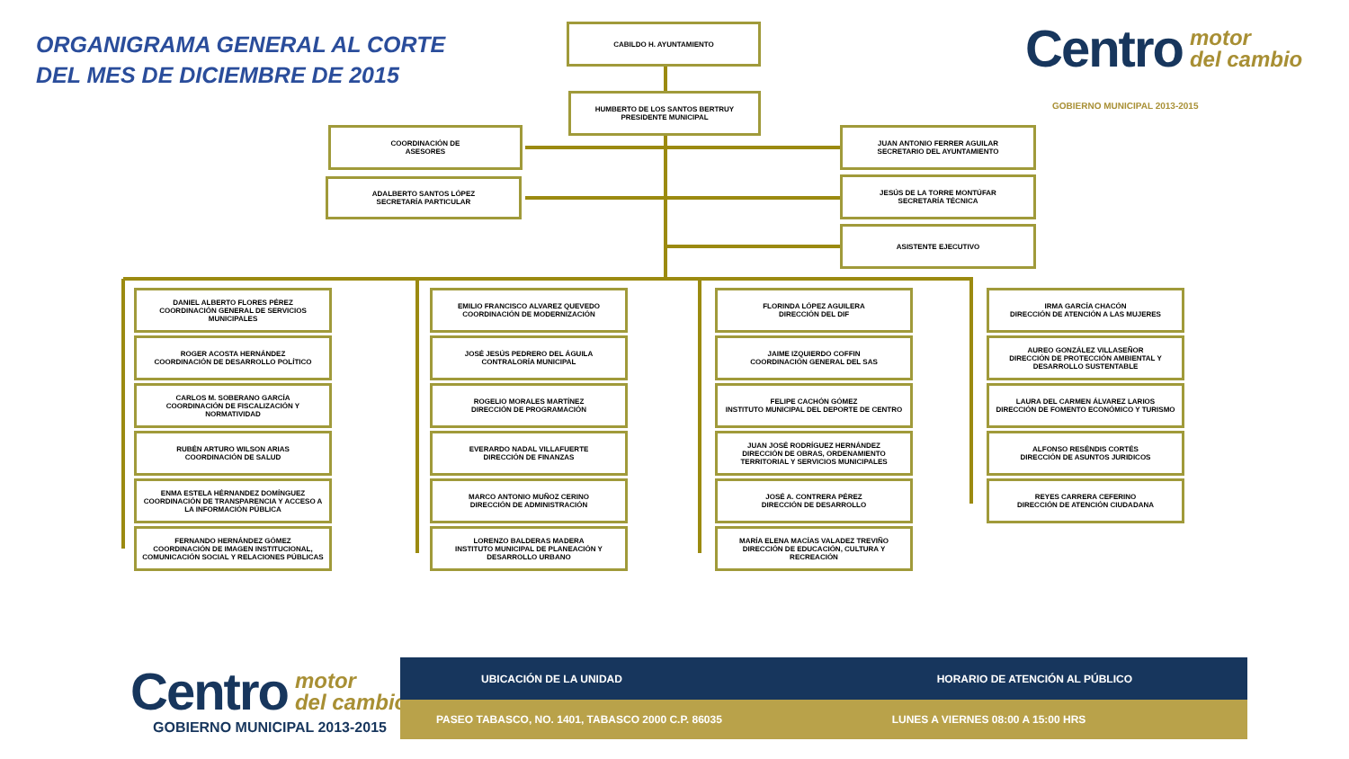ORGANIGRAMA GENERAL AL CORTE
DEL MES DE DICIEMBRE DE 2015
Centro motor
del cambio
GOBIERNO MUNICIPAL 2013-2015
CABILDO H. AYUNTAMIENTO
HUMBERTO DE LOS SANTOS BERTRUY
PRESIDENTE MUNICIPAL
COORDINACIÓN DE
ASESORES
ADALBERTO SANTOS LÓPEZ
SECRETARÍA PARTICULAR
JUAN ANTONIO FERRER AGUILAR
SECRETARIO DEL AYUNTAMIENTO
JESÚS DE LA TORRE MONTÚFAR
SECRETARÍA TÉCNICA
ASISTENTE EJECUTIVO
DANIEL ALBERTO FLORES PÉREZ
COORDINACIÓN GENERAL DE SERVICIOS MUNICIPALES
ROGER ACOSTA HERNÁNDEZ
COORDINACIÓN DE DESARROLLO POLÍTICO
CARLOS M. SOBERANO GARCÍA
COORDINACIÓN DE FISCALIZACIÓN Y NORMATIVIDAD
RUBÉN ARTURO WILSON ARIAS
COORDINACIÓN DE SALUD
ENMA ESTELA HÉRNANDEZ DOMÍNGUEZ
COORDINACIÓN DE TRANSPARENCIA Y ACCESO A LA INFORMACIÓN PÚBLICA
FERNANDO HERNÁNDEZ GÓMEZ
COORDINACIÓN DE IMAGEN INSTITUCIONAL, COMUNICACIÓN SOCIAL Y RELACIONES PÚBLICAS
EMILIO FRANCISCO ALVAREZ QUEVEDO
COORDINACIÓN DE MODERNIZACIÓN
JOSÉ JESÚS PEDRERO DEL ÁGUILA
CONTRALORÍA MUNICIPAL
ROGELIO MORALES MARTÍNEZ
DIRECCIÓN DE PROGRAMACIÓN
EVERARDO NADAL VILLAFUERTE
DIRECCIÓN DE FINANZAS
MARCO ANTONIO MUÑOZ CERINO
DIRECCIÓN DE ADMINISTRACIÓN
LORENZO BALDERAS MADERA
INSTITUTO MUNICIPAL DE PLANEACIÓN Y DESARROLLO URBANO
FLORINDA LÓPEZ AGUILERA
DIRECCIÓN DEL DIF
JAIME IZQUIERDO COFFIN
COORDINACIÓN GENERAL DEL SAS
FELIPE CACHÓN GÓMEZ
INSTITUTO MUNICIPAL DEL DEPORTE DE CENTRO
JUAN JOSÉ RODRÍGUEZ HERNÁNDEZ
DIRECCIÓN DE OBRAS, ORDENAMIENTO TERRITORIAL Y SERVICIOS MUNICIPALES
JOSÉ A. CONTRERA PÉREZ
DIRECCIÓN DE DESARROLLO
MARÍA ELENA MACÍAS VALADEZ TREVIÑO
DIRECCIÓN DE EDUCACIÓN, CULTURA Y RECREACIÓN
IRMA GARCÍA CHACÓN
DIRECCIÓN DE ATENCIÓN A LAS MUJERES
AUREO GONZÁLEZ VILLASEÑOR
DIRECCIÓN DE PROTECCIÓN AMBIENTAL Y DESARROLLO SUSTENTABLE
LAURA DEL CARMEN ÁLVAREZ LARIOS
DIRECCIÓN DE FOMENTO ECONÓMICO Y TURISMO
ALFONSO RESÉNDIS CORTÉS
DIRECCIÓN DE ASUNTOS JURIDICOS
REYES CARRERA CEFERINO
DIRECCIÓN DE ATENCIÓN CIUDADANA
Centro motor
del cambio
GOBIERNO MUNICIPAL 2013-2015
| UBICACIÓN DE LA UNIDAD | HORARIO DE ATENCIÓN AL PÚBLICO |
| --- | --- |
| PASEO TABASCO, NO. 1401, TABASCO 2000 C.P. 86035 | LUNES A VIERNES 08:00 A 15:00 HRS |